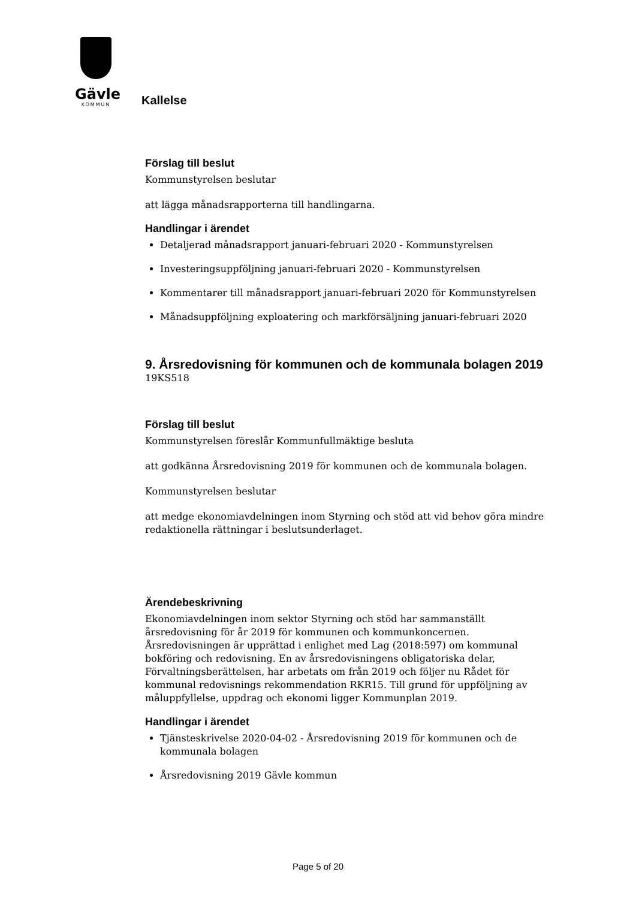Gävle
KOMMUN
Kallelse
Förslag till beslut
Kommunstyrelsen beslutar
att lägga månadsrapporterna till handlingarna.
Handlingar i ärendet
Detaljerad månadsrapport januari-februari 2020 - Kommunstyrelsen
Investeringsuppföljning januari-februari 2020 - Kommunstyrelsen
Kommentarer till månadsrapport januari-februari 2020 för Kommunstyrelsen
Månadsuppföljning exploatering och markförsäljning januari-februari 2020
9. Årsredovisning för kommunen och de kommunala bolagen 2019
19KS518
Förslag till beslut
Kommunstyrelsen föreslår Kommunfullmäktige besluta
att godkänna Årsredovisning 2019 för kommunen och de kommunala bolagen.
Kommunstyrelsen beslutar
att medge ekonomiavdelningen inom Styrning och stöd att vid behov göra mindre redaktionella rättningar i beslutsunderlaget.
Ärendebeskrivning
Ekonomiavdelningen inom sektor Styrning och stöd har sammanställt årsredovisning för år 2019 för kommunen och kommunkoncernen. Årsredovisningen är upprättad i enlighet med Lag (2018:597) om kommunal bokföring och redovisning. En av årsredovisningens obligatoriska delar, Förvaltningsberättelsen, har arbetats om från 2019 och följer nu Rådet för kommunal redovisnings rekommendation RKR15. Till grund för uppföljning av måluppfyllelse, uppdrag och ekonomi ligger Kommunplan 2019.
Handlingar i ärendet
Tjänsteskrivelse 2020-04-02 - Årsredovisning 2019 för kommunen och de kommunala bolagen
Årsredovisning 2019 Gävle kommun
Page 5 of 20